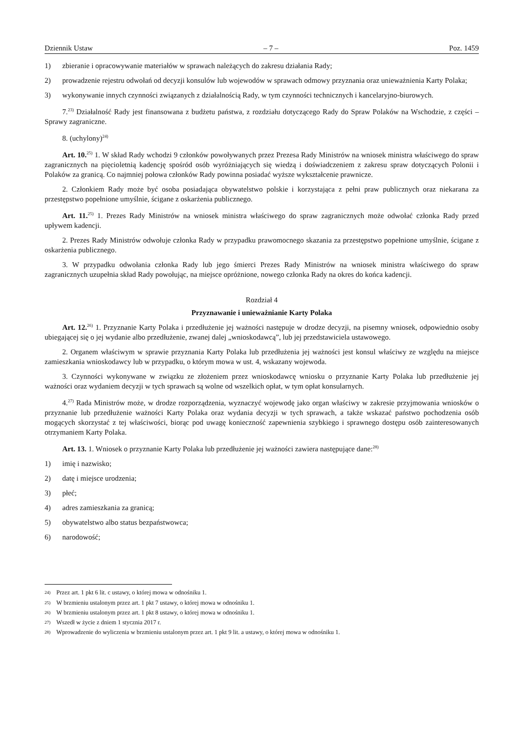Dziennik Ustaw – 7 – Poz. 1459
1) zbieranie i opracowywanie materiałów w sprawach należących do zakresu działania Rady;
2) prowadzenie rejestru odwołań od decyzji konsulów lub wojewodów w sprawach odmowy przyznania oraz unieważnienia Karty Polaka;
3) wykonywanie innych czynności związanych z działalnością Rady, w tym czynności technicznych i kancelaryjno-­biurowych.
7.<sup>23)</sup> Działalność Rady jest finansowana z budżetu państwa, z rozdziału dotyczącego Rady do Spraw Polaków na Wschodzie, z części – Sprawy zagraniczne.
8. (uchylony)<sup>24)</sup>
Art. 10.<sup>25)</sup> 1. W skład Rady wchodzi 9 członków powoływanych przez Prezesa Rady Ministrów na wniosek ministra właściwego do spraw zagranicznych na pięcioletnią kadencję spośród osób wyróżniających się wiedzą i doświadczeniem z zakresu spraw dotyczących Polonii i Polaków za granicą. Co najmniej połowa członków Rady powinna posiadać wyższe wykształcenie prawnicze.
2. Członkiem Rady może być osoba posiadająca obywatelstwo polskie i korzystająca z pełni praw publicznych oraz niekarana za przestępstwo popełnione umyślnie, ścigane z oskarżenia publicznego.
Art. 11.<sup>25)</sup> 1. Prezes Rady Ministrów na wniosek ministra właściwego do spraw zagranicznych może odwołać członka Rady przed upływem kadencji.
2. Prezes Rady Ministrów odwołuje członka Rady w przypadku prawomocnego skazania za przestępstwo popełnione umyślnie, ścigane z oskarżenia publicznego.
3. W przypadku odwołania członka Rady lub jego śmierci Prezes Rady Ministrów na wniosek ministra właściwego do spraw zagranicznych uzupełnia skład Rady powołując, na miejsce opróżnione, nowego członka Rady na okres do końca kadencji.
Rozdział 4
Przyznawanie i unieważnianie Karty Polaka
Art. 12.<sup>26)</sup> 1. Przyznanie Karty Polaka i przedłużenie jej ważności następuje w drodze decyzji, na pisemny wniosek, odpowiednio osoby ubiegającej się o jej wydanie albo przedłużenie, zwanej dalej „wnioskodawcą”, lub jej przedstawiciela ustawowego.
2. Organem właściwym w sprawie przyznania Karty Polaka lub przedłużenia jej ważności jest konsul właściwy ze względu na miejsce zamieszkania wnioskodawcy lub w przypadku, o którym mowa w ust. 4, wskazany wojewoda.
3. Czynności wykonywane w związku ze złożeniem przez wnioskodawcę wniosku o przyznanie Karty Polaka lub przedłużenie jej ważności oraz wydaniem decyzji w tych sprawach są wolne od wszelkich opłat, w tym opłat konsularnych.
4.<sup>27)</sup> Rada Ministrów może, w drodze rozporządzenia, wyznaczyć wojewodę jako organ właściwy w zakresie przyjmowania wniosków o przyznanie lub przedłużenie ważności Karty Polaka oraz wydania decyzji w tych sprawach, a także wskazać państwo pochodzenia osób mogących skorzystać z tej właściwości, biorąc pod uwagę konieczność zapewnienia szybkiego i sprawnego dostępu osób zainteresowanych otrzymaniem Karty Polaka.
Art. 13. 1. Wniosek o przyznanie Karty Polaka lub przedłużenie jej ważności zawiera następujące dane:<sup>28)</sup>
1) imię i nazwisko;
2) datę i miejsce urodzenia;
3) płeć;
4) adres zamieszkania za granicą;
5) obywatelstwo albo status bezpaństwowca;
6) narodowość;
<sup>24)</sup> Przez art. 1 pkt 6 lit. c ustawy, o której mowa w odnośniku 1.
<sup>25)</sup> W brzmieniu ustalonym przez art. 1 pkt 7 ustawy, o której mowa w odnośniku 1.
<sup>26)</sup> W brzmieniu ustalonym przez art. 1 pkt 8 ustawy, o której mowa w odnośniku 1.
<sup>27)</sup> Wszedł w życie z dniem 1 stycznia 2017 r.
<sup>28)</sup> Wprowadzenie do wyliczenia w brzmieniu ustalonym przez art. 1 pkt 9 lit. a ustawy, o której mowa w odnośniku 1.